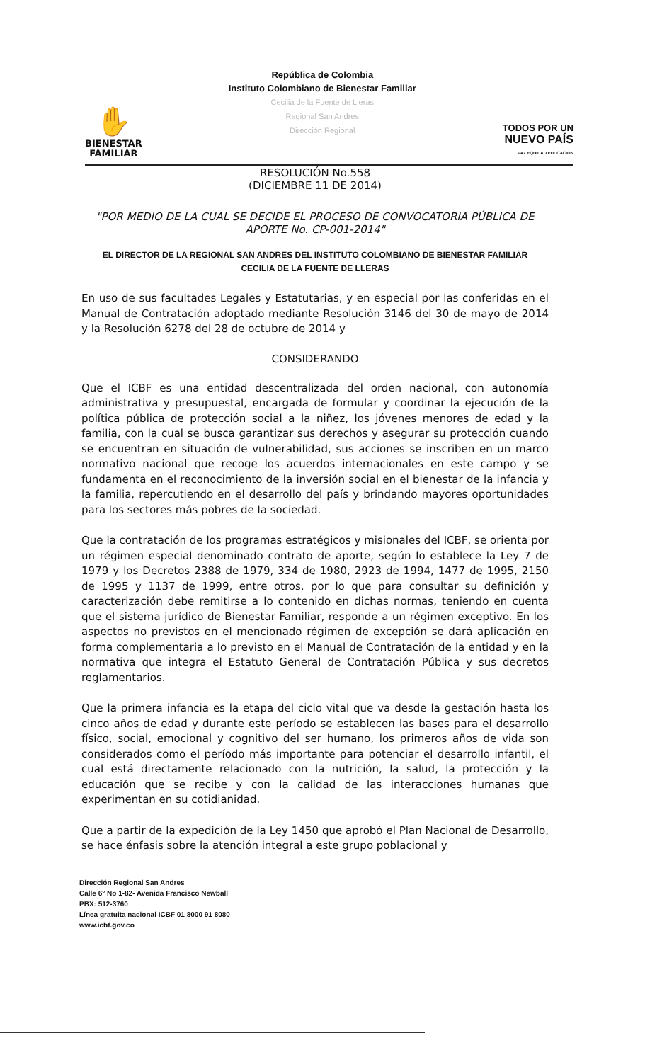✋
BIENESTAR
FAMILIAR
República de Colombia
Instituto Colombiano de Bienestar Familiar
Cecilia de la Fuente de Lleras
Regional San Andres
Dirección Regional
TODOS POR UN
NUEVO PAÍS
PAZ EQUIDAD EDUCACIÓN
RESOLUCIÓN No.558
(DICIEMBRE 11 DE 2014)
"POR MEDIO DE LA CUAL SE DECIDE EL PROCESO DE CONVOCATORIA PÚBLICA DE APORTE No. CP-001-2014"
EL DIRECTOR DE LA REGIONAL SAN ANDRES DEL INSTITUTO COLOMBIANO DE BIENESTAR FAMILIAR
CECILIA DE LA FUENTE DE LLERAS
En uso de sus facultades Legales y Estatutarias, y en especial por las conferidas en el Manual de Contratación adoptado mediante Resolución 3146 del 30 de mayo de 2014 y la Resolución 6278 del 28 de octubre de 2014 y
CONSIDERANDO
Que el ICBF es una entidad descentralizada del orden nacional, con autonomía administrativa y presupuestal, encargada de formular y coordinar la ejecución de la política pública de protección social a la niñez, los jóvenes menores de edad y la familia, con la cual se busca garantizar sus derechos y asegurar su protección cuando se encuentran en situación de vulnerabilidad, sus acciones se inscriben en un marco normativo nacional que recoge los acuerdos internacionales en este campo y se fundamenta en el reconocimiento de la inversión social en el bienestar de la infancia y la familia, repercutiendo en el desarrollo del país y brindando mayores oportunidades para los sectores más pobres de la sociedad.
Que la contratación de los programas estratégicos y misionales del ICBF, se orienta por un régimen especial denominado contrato de aporte, según lo establece la Ley 7 de 1979 y los Decretos 2388 de 1979, 334 de 1980, 2923 de 1994, 1477 de 1995, 2150 de 1995 y 1137 de 1999, entre otros, por lo que para consultar su definición y caracterización debe remitirse a lo contenido en dichas normas, teniendo en cuenta que el sistema jurídico de Bienestar Familiar, responde a un régimen exceptivo. En los aspectos no previstos en el mencionado régimen de excepción se dará aplicación en forma complementaria a lo previsto en el Manual de Contratación de la entidad y en la normativa que integra el Estatuto General de Contratación Pública y sus decretos reglamentarios.
Que la primera infancia es la etapa del ciclo vital que va desde la gestación hasta los cinco años de edad y durante este período se establecen las bases para el desarrollo físico, social, emocional y cognitivo del ser humano, los primeros años de vida son considerados como el período más importante para potenciar el desarrollo infantil, el cual está directamente relacionado con la nutrición, la salud, la protección y la educación que se recibe y con la calidad de las interacciones humanas que experimentan en su cotidianidad.
Que a partir de la expedición de la Ley 1450 que aprobó el Plan Nacional de Desarrollo, se hace énfasis sobre la atención integral a este grupo poblacional y
Dirección Regional San Andres
Calle 6° No 1-82- Avenida Francisco Newball
PBX: 512-3760
Línea gratuita nacional ICBF 01 8000 91 8080
www.icbf.gov.co